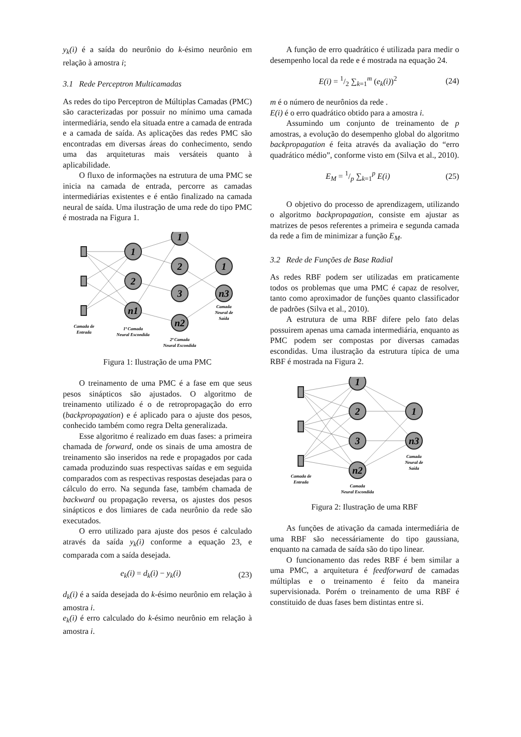y<sub>k</sub>(i) é a saída do neurônio do k-ésimo neurônio em relação à amostra i;
3.1 Rede Perceptron Multicamadas
As redes do tipo Perceptron de Múltiplas Camadas (PMC) são caracterizadas por possuir no mínimo uma camada intermediária, sendo ela situada entre a camada de entrada e a camada de saída. As aplicações das redes PMC são encontradas em diversas áreas do conhecimento, sendo uma das arquiteturas mais versáteis quanto à aplicabilidade.
O fluxo de informações na estrutura de uma PMC se inicia na camada de entrada, percorre as camadas intermediárias existentes e é então finalizado na camada neural de saída. Uma ilustração de uma rede do tipo PMC é mostrada na Figura 1.
1
2
n1
1
2
3
n2
1
n3
Camada de
Entrada
1ª Camada
Neural Escondida
2ª Camada
Neural Escondida
Camada
Neural de
Saída
Figura 1: Ilustração de uma PMC
O treinamento de uma PMC é a fase em que seus pesos sinápticos são ajustados. O algoritmo de treinamento utilizado é o de retropropagação do erro (backpropagation) e é aplicado para o ajuste dos pesos, conhecido também como regra Delta generalizada.
Esse algoritmo é realizado em duas fases: a primeira chamada de forward, onde os sinais de uma amostra de treinamento são inseridos na rede e propagados por cada camada produzindo suas respectivas saídas e em seguida comparados com as respectivas respostas desejadas para o cálculo do erro. Na segunda fase, também chamada de backward ou propagação reversa, os ajustes dos pesos sinápticos e dos limiares de cada neurônio da rede são executados.
O erro utilizado para ajuste dos pesos é calculado através da saída y<sub>k</sub>(i) conforme a equação 23, e comparada com a saída desejada.
e<sub>k</sub>(i) = d<sub>k</sub>(i) − y<sub>k</sub>(i) (23)
d<sub>k</sub>(i) é a saída desejada do k-ésimo neurônio em relação à amostra i.
e<sub>k</sub>(i) é erro calculado do k-ésimo neurônio em relação à amostra i.
A função de erro quadrático é utilizada para medir o desempenho local da rede e é mostrada na equação 24.
E(i) = 1/2 ∑<sub>k=1</sub><sup>m</sup> (e<sub>k</sub>(i))<sup>2</sup> (24)
m é o número de neurônios da rede .
E(i) é o erro quadrático obtido para a amostra i.
Assumindo um conjunto de treinamento de p amostras, a evolução do desempenho global do algoritmo backpropagation é feita através da avaliação do “erro quadrático médio”, conforme visto em (Silva et al., 2010).
E<sub>M</sub> = 1/p ∑<sub>k=1</sub><sup>p</sup> E(i) (25)
O objetivo do processo de aprendizagem, utilizando o algoritmo backpropagation, consiste em ajustar as matrizes de pesos referentes a primeira e segunda camada da rede a fim de minimizar a função E<sub>M</sub>.
3.2 Rede de Funções de Base Radial
As redes RBF podem ser utilizadas em praticamente todos os problemas que uma PMC é capaz de resolver, tanto como aproximador de funções quanto classificador de padrões (Silva et al., 2010).
A estrutura de uma RBF difere pelo fato delas possuirem apenas uma camada intermediária, enquanto as PMC podem ser compostas por diversas camadas escondidas. Uma ilustração da estrutura típica de uma RBF é mostrada na Figura 2.
1
2
3
n2
1
n3
Camada de
Entrada
Camada
Neural Escondida
Camada
Neural de
Saída
Figura 2: Ilustração de uma RBF
As funções de ativação da camada intermediária de uma RBF são necessáriamente do tipo gaussiana, enquanto na camada de saída são do tipo linear.
O funcionamento das redes RBF é bem similar a uma PMC, a arquitetura é feedforward de camadas múltiplas e o treinamento é feito da maneira supervisionada. Porém o treinamento de uma RBF é constituido de duas fases bem distintas entre si.